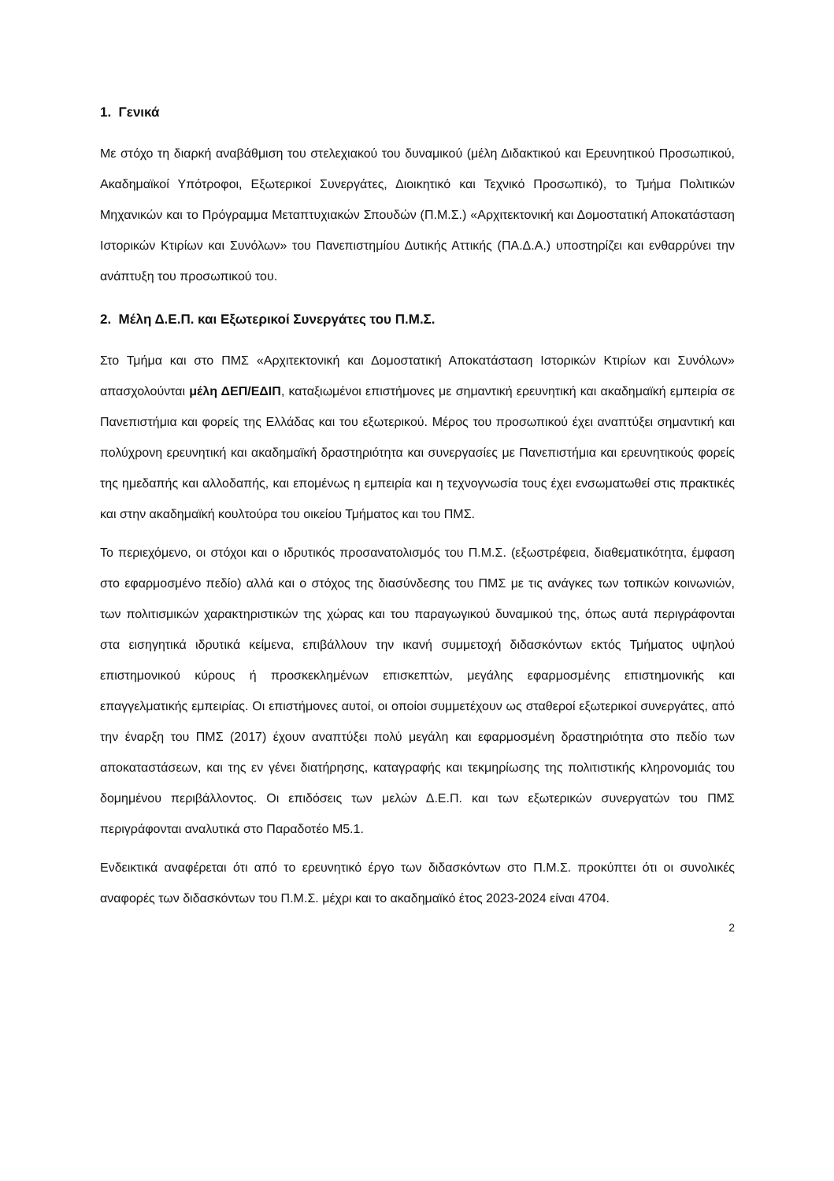1. Γενικά
Με στόχο τη διαρκή αναβάθμιση του στελεχιακού του δυναμικού (μέλη Διδακτικού και Ερευνητικού Προσωπικού, Ακαδημαϊκοί Υπότροφοι, Εξωτερικοί Συνεργάτες, Διοικητικό και Τεχνικό Προσωπικό), το Τμήμα Πολιτικών Μηχανικών και το Πρόγραμμα Μεταπτυχιακών Σπουδών (Π.Μ.Σ.) «Αρχιτεκτονική και Δομοστατική Αποκατάσταση Ιστορικών Κτιρίων και Συνόλων» του Πανεπιστημίου Δυτικής Αττικής (ΠΑ.Δ.Α.) υποστηρίζει και ενθαρρύνει την ανάπτυξη του προσωπικού του.
2. Μέλη Δ.Ε.Π. και Εξωτερικοί Συνεργάτες του Π.Μ.Σ.
Στο Τμήμα και στο ΠΜΣ «Αρχιτεκτονική και Δομοστατική Αποκατάσταση Ιστορικών Κτιρίων και Συνόλων» απασχολούνται μέλη ΔΕΠ/ΕΔΙΠ, καταξιωμένοι επιστήμονες με σημαντική ερευνητική και ακαδημαϊκή εμπειρία σε Πανεπιστήμια και φορείς της Ελλάδας και του εξωτερικού. Μέρος του προσωπικού έχει αναπτύξει σημαντική και πολύχρονη ερευνητική και ακαδημαϊκή δραστηριότητα και συνεργασίες με Πανεπιστήμια και ερευνητικούς φορείς της ημεδαπής και αλλοδαπής, και επομένως η εμπειρία και η τεχνογνωσία τους έχει ενσωματωθεί στις πρακτικές και στην ακαδημαϊκή κουλτούρα του οικείου Τμήματος και του ΠΜΣ.
Το περιεχόμενο, οι στόχοι και ο ιδρυτικός προσανατολισμός του Π.Μ.Σ. (εξωστρέφεια, διαθεματικότητα, έμφαση στο εφαρμοσμένο πεδίο) αλλά και ο στόχος της διασύνδεσης του ΠΜΣ με τις ανάγκες των τοπικών κοινωνιών, των πολιτισμικών χαρακτηριστικών της χώρας και του παραγωγικού δυναμικού της, όπως αυτά περιγράφονται στα εισηγητικά ιδρυτικά κείμενα, επιβάλλουν την ικανή συμμετοχή διδασκόντων εκτός Τμήματος υψηλού επιστημονικού κύρους ή προσκεκλημένων επισκεπτών, μεγάλης εφαρμοσμένης επιστημονικής και επαγγελματικής εμπειρίας. Οι επιστήμονες αυτοί, οι οποίοι συμμετέχουν ως σταθεροί εξωτερικοί συνεργάτες, από την έναρξη του ΠΜΣ (2017) έχουν αναπτύξει πολύ μεγάλη και εφαρμοσμένη δραστηριότητα στο πεδίο των αποκαταστάσεων, και της εν γένει διατήρησης, καταγραφής και τεκμηρίωσης της πολιτιστικής κληρονομιάς του δομημένου περιβάλλοντος. Οι επιδόσεις των μελών Δ.Ε.Π. και των εξωτερικών συνεργατών του ΠΜΣ περιγράφονται αναλυτικά στο Παραδοτέο Μ5.1.
Ενδεικτικά αναφέρεται ότι από το ερευνητικό έργο των διδασκόντων στο Π.Μ.Σ. προκύπτει ότι οι συνολικές αναφορές των διδασκόντων του Π.Μ.Σ. μέχρι και το ακαδημαϊκό έτος 2023-2024 είναι 4704.
2